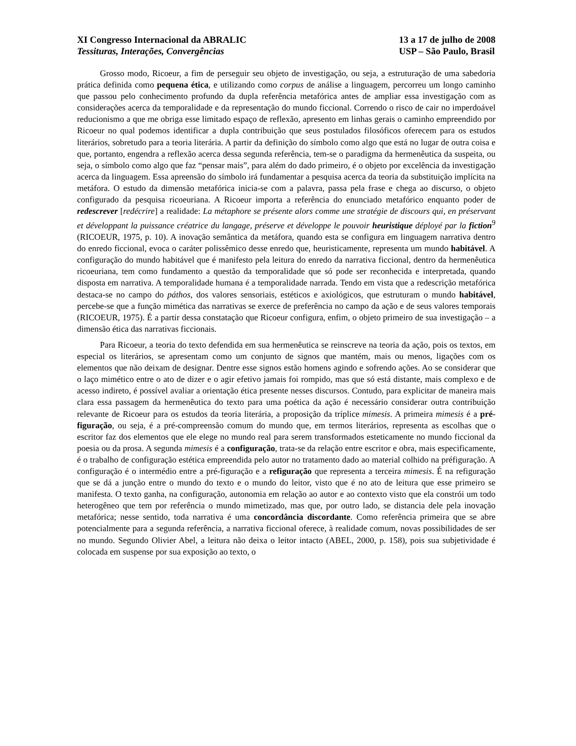XI Congresso Internacional da ABRALIC
Tessituras, Interações, Convergências
13 a 17 de julho de 2008
USP – São Paulo, Brasil
Grosso modo, Ricoeur, a fim de perseguir seu objeto de investigação, ou seja, a estruturação de uma sabedoria prática definida como pequena ética, e utilizando como corpus de análise a linguagem, percorreu um longo caminho que passou pelo conhecimento profundo da dupla referência metafórica antes de ampliar essa investigação com as considerações acerca da temporalidade e da representação do mundo ficcional. Correndo o risco de cair no imperdoável reducionismo a que me obriga esse limitado espaço de reflexão, apresento em linhas gerais o caminho empreendido por Ricoeur no qual podemos identificar a dupla contribuição que seus postulados filosóficos oferecem para os estudos literários, sobretudo para a teoria literária. A partir da definição do símbolo como algo que está no lugar de outra coisa e que, portanto, engendra a reflexão acerca dessa segunda referência, tem-se o paradigma da hermenêutica da suspeita, ou seja, o símbolo como algo que faz “pensar mais”, para além do dado primeiro, é o objeto por excelência da investigação acerca da linguagem. Essa apreensão do símbolo irá fundamentar a pesquisa acerca da teoria da substituição implícita na metáfora. O estudo da dimensão metafórica inicia-se com a palavra, passa pela frase e chega ao discurso, o objeto configurado da pesquisa ricoeuriana. A Ricoeur importa a referência do enunciado metafórico enquanto poder de redescrever [redécrire] a realidade: La métaphore se présente alors comme une stratégie de discours qui, en préservant et développant la puissance créatrice du langage, préserve et développe le pouvoir heuristique déployé par la fiction<sup>9</sup> (RICOEUR, 1975, p. 10). A inovação semântica da metáfora, quando esta se configura em linguagem narrativa dentro do enredo ficcional, evoca o caráter polissêmico desse enredo que, heuristicamente, representa um mundo habitável. A configuração do mundo habitável que é manifesto pela leitura do enredo da narrativa ficcional, dentro da hermenêutica ricoeuriana, tem como fundamento a questão da temporalidade que só pode ser reconhecida e interpretada, quando disposta em narrativa. A temporalidade humana é a temporalidade narrada. Tendo em vista que a redescrição metafórica destaca-se no campo do páthos, dos valores sensoriais, estéticos e axiológicos, que estruturam o mundo habitável, percebe-se que a função mimética das narrativas se exerce de preferência no campo da ação e de seus valores temporais (RICOEUR, 1975). É a partir dessa constatação que Ricoeur configura, enfim, o objeto primeiro de sua investigação – a dimensão ética das narrativas ficcionais.
Para Ricoeur, a teoria do texto defendida em sua hermenêutica se reinscreve na teoria da ação, pois os textos, em especial os literários, se apresentam como um conjunto de signos que mantém, mais ou menos, ligações com os elementos que não deixam de designar. Dentre esse signos estão homens agindo e sofrendo ações. Ao se considerar que o laço mimético entre o ato de dizer e o agir efetivo jamais foi rompido, mas que só está distante, mais complexo e de acesso indireto, é possível avaliar a orientação ética presente nesses discursos. Contudo, para explicitar de maneira mais clara essa passagem da hermenêutica do texto para uma poética da ação é necessário considerar outra contribuição relevante de Ricoeur para os estudos da teoria literária, a proposição da tríplice mimesis. A primeira mimesis é a pré-figuração, ou seja, é a pré-compreensão comum do mundo que, em termos literários, representa as escolhas que o escritor faz dos elementos que ele elege no mundo real para serem transformados esteticamente no mundo ficcional da poesia ou da prosa. A segunda mimesis é a configuração, trata-se da relação entre escritor e obra, mais especificamente, é o trabalho de configuração estética empreendida pelo autor no tratamento dado ao material colhido na préfiguração. A configuração é o intermédio entre a pré-figuração e a refiguração que representa a terceira mimesis. É na refiguração que se dá a junção entre o mundo do texto e o mundo do leitor, visto que é no ato de leitura que esse primeiro se manifesta. O texto ganha, na configuração, autonomia em relação ao autor e ao contexto visto que ela constrói um todo heterogêneo que tem por referência o mundo mimetizado, mas que, por outro lado, se distancia dele pela inovação metafórica; nesse sentido, toda narrativa é uma concordância discordante. Como referência primeira que se abre potencialmente para a segunda referência, a narrativa ficcional oferece, à realidade comum, novas possibilidades de ser no mundo. Segundo Olivier Abel, a leitura não deixa o leitor intacto (ABEL, 2000, p. 158), pois sua subjetividade é colocada em suspense por sua exposição ao texto, o